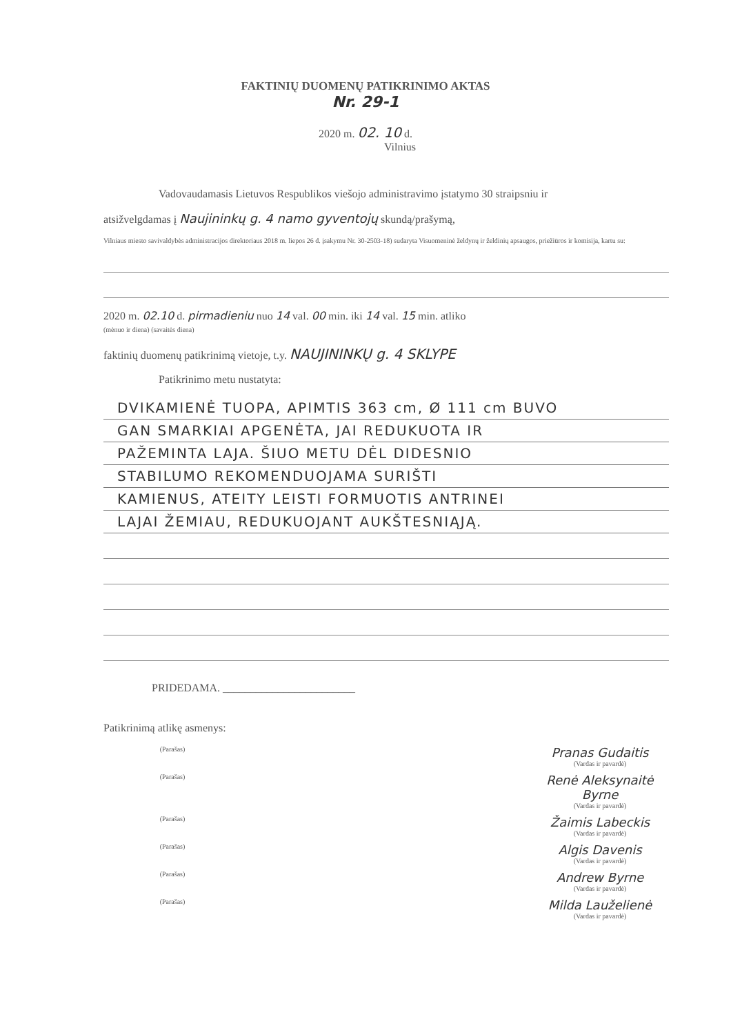FAKTINIŲ DUOMENŲ PATIKRINIMO AKTAS
Nr. 29-1
2020 m. 02. 10 d.
Vilnius
Vadovaudamasis Lietuvos Respublikos viešojo administravimo įstatymo 30 straipsniu ir
atsižvelgdamas į Naujininkų g. 4 namo gyventojų skundą/prašymą,
Vilniaus miesto savivaldybės administracijos direktoriaus 2018 m. liepos 26 d. įsakymu Nr. 30-2503-18) sudaryta Visuomeninė želdynų ir želdinių apsaugos, priežiūros ir komisija, kartu su:
2020 m. 02.10 d. pirmadieniu nuo 14 val. 00 min. iki 14 val. 15 min. atliko
(mėnuo ir diena) (savaitės diena)
faktinių duomenų patikrinimą vietoje, t.y. NAUJININKŲ g. 4 SKLYPE
Patikrinimo metu nustatyta:
DVIKAMIENĖ TUOPA, APIMTIS 363 cm, Ø 111 cm BUVO
GAN SMARKIAI APGENĖTA, JAI REDUKUOTA IR
PAŽEMINTA LAJA. ŠIUO METU DĖL DIDESNIO
STABILUMO REKOMENDUOJAMA SURIŠTI
KAMIENUS, ATEITY LEISTI FORMUOTIS ANTRINEI
LAJAI ŽEMIAU, REDUKUOJANT AUKŠTESNIĄJĄ.
PRIDEDAMA. ________________________
Patikrinimą atlikę asmenys:
(Parašas)
Pranas Gudaitis
(Vardas ir pavardė)
(Parašas)
Renė Aleksynaitė Byrne
(Vardas ir pavardė)
(Parašas)
Žaimis Labeckis
(Vardas ir pavardė)
(Parašas)
Algis Davenis
(Vardas ir pavardė)
(Parašas)
Andrew Byrne
(Vardas ir pavardė)
(Parašas)
Milda Lauželienė
(Vardas ir pavardė)